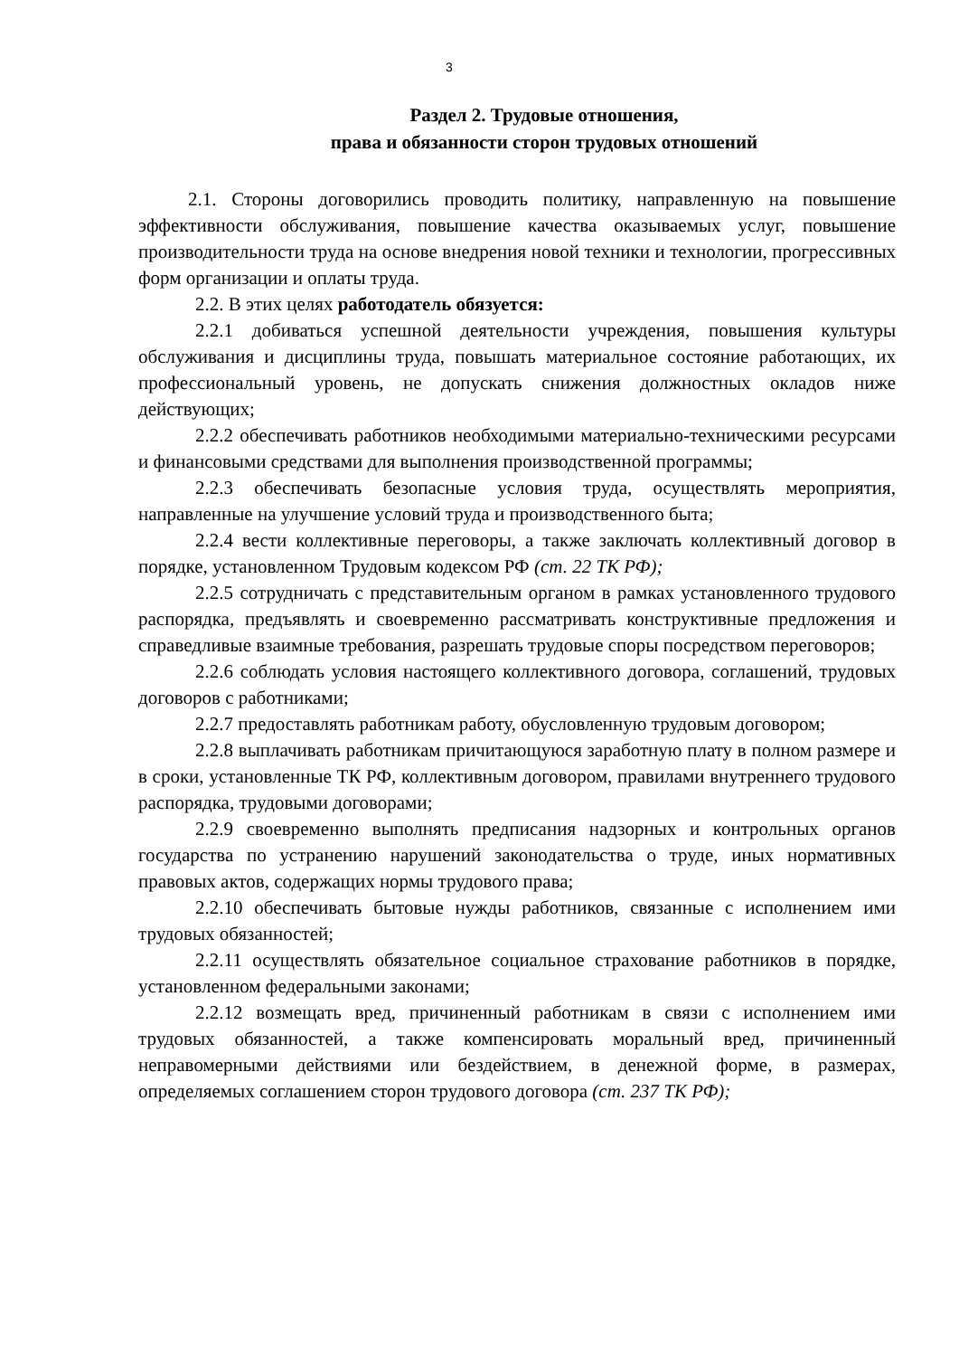3
Раздел 2. Трудовые отношения,
права и обязанности сторон трудовых отношений
2.1. Стороны договорились проводить политику, направленную на повышение эффективности обслуживания, повышение качества оказываемых услуг, повышение производительности труда на основе внедрения новой техники и технологии, прогрессивных форм организации и оплаты труда.
2.2. В этих целях работодатель обязуется:
2.2.1 добиваться успешной деятельности учреждения, повышения культуры обслуживания и дисциплины труда, повышать материальное состояние работающих, их профессиональный уровень, не допускать снижения должностных окладов ниже действующих;
2.2.2 обеспечивать работников необходимыми материально-техническими ресурсами и финансовыми средствами для выполнения производственной программы;
2.2.3 обеспечивать безопасные условия труда, осуществлять мероприятия, направленные на улучшение условий труда и производственного быта;
2.2.4 вести коллективные переговоры, а также заключать коллективный договор в порядке, установленном Трудовым кодексом РФ (ст. 22 ТК РФ);
2.2.5 сотрудничать с представительным органом в рамках установленного трудового распорядка, предъявлять и своевременно рассматривать конструктивные предложения и справедливые взаимные требования, разрешать трудовые споры посредством переговоров;
2.2.6 соблюдать условия настоящего коллективного договора, соглашений, трудовых договоров с работниками;
2.2.7 предоставлять работникам работу, обусловленную трудовым договором;
2.2.8 выплачивать работникам причитающуюся заработную плату в полном размере и в сроки, установленные ТК РФ, коллективным договором, правилами внутреннего трудового распорядка, трудовыми договорами;
2.2.9 своевременно выполнять предписания надзорных и контрольных органов государства по устранению нарушений законодательства о труде, иных нормативных правовых актов, содержащих нормы трудового права;
2.2.10 обеспечивать бытовые нужды работников, связанные с исполнением ими трудовых обязанностей;
2.2.11 осуществлять обязательное социальное страхование работников в порядке, установленном федеральными законами;
2.2.12 возмещать вред, причиненный работникам в связи с исполнением ими трудовых обязанностей, а также компенсировать моральный вред, причиненный неправомерными действиями или бездействием, в денежной форме, в размерах, определяемых соглашением сторон трудового договора (ст. 237 ТК РФ);